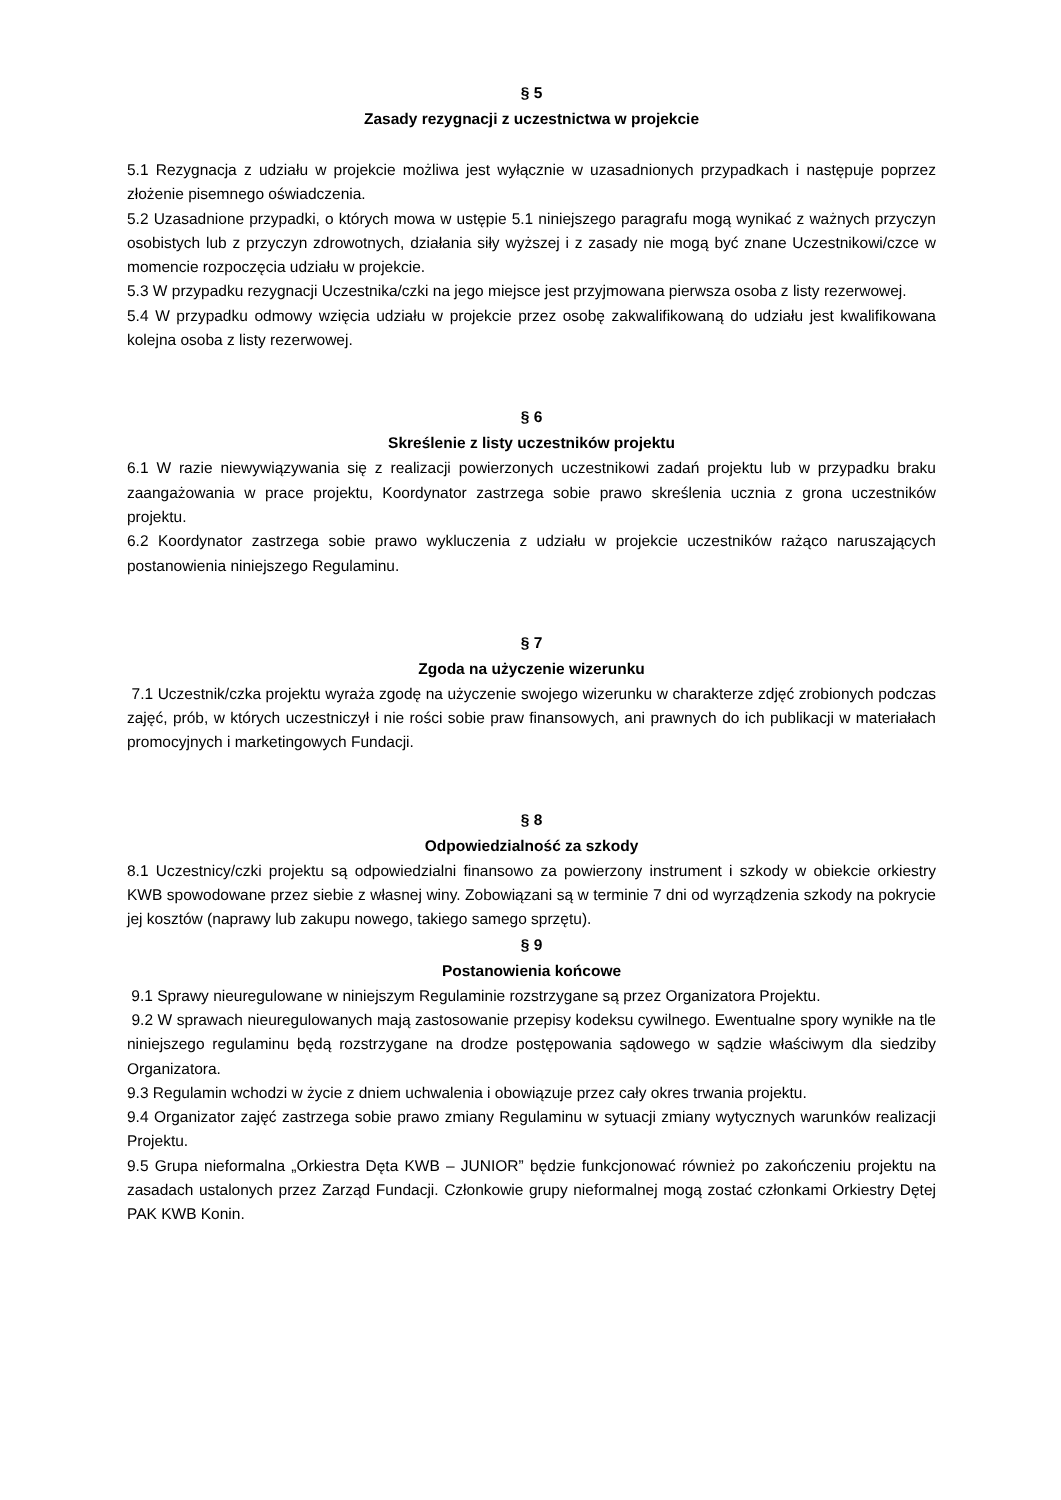§ 5
Zasady rezygnacji z uczestnictwa w projekcie
5.1 Rezygnacja z udziału w projekcie możliwa jest wyłącznie w uzasadnionych przypadkach i następuje poprzez złożenie pisemnego oświadczenia.
5.2 Uzasadnione przypadki, o których mowa w ustępie 5.1 niniejszego paragrafu mogą wynikać z ważnych przyczyn osobistych lub z przyczyn zdrowotnych, działania siły wyższej i z zasady nie mogą być znane Uczestnikowi/czce w momencie rozpoczęcia udziału w projekcie.
5.3 W przypadku rezygnacji Uczestnika/czki na jego miejsce jest przyjmowana pierwsza osoba z listy rezerwowej.
5.4 W przypadku odmowy wzięcia udziału w projekcie przez osobę zakwalifikowaną do udziału jest kwalifikowana kolejna osoba z listy rezerwowej.
§ 6
Skreślenie z listy uczestników projektu
6.1 W razie niewywiązywania się z realizacji powierzonych uczestnikowi zadań projektu lub w przypadku braku zaangażowania w prace projektu, Koordynator zastrzega sobie prawo skreślenia ucznia z grona uczestników projektu.
6.2 Koordynator zastrzega sobie prawo wykluczenia z udziału w projekcie uczestników rażąco naruszających postanowienia niniejszego Regulaminu.
§ 7
Zgoda na użyczenie wizerunku
7.1 Uczestnik/czka projektu wyraża zgodę na użyczenie swojego wizerunku w charakterze zdjęć zrobionych podczas zajęć, prób, w których uczestniczył i nie rości sobie praw finansowych, ani prawnych do ich publikacji w materiałach promocyjnych i marketingowych Fundacji.
§ 8
Odpowiedzialność za szkody
8.1 Uczestnicy/czki projektu są odpowiedzialni finansowo za powierzony instrument i szkody w obiekcie orkiestry KWB spowodowane przez siebie z własnej winy. Zobowiązani są w terminie 7 dni od wyrządzenia szkody na pokrycie jej kosztów (naprawy lub zakupu nowego, takiego samego sprzętu).
§ 9
Postanowienia końcowe
9.1 Sprawy nieuregulowane w niniejszym Regulaminie rozstrzygane są przez Organizatora Projektu.
9.2 W sprawach nieuregulowanych mają zastosowanie przepisy kodeksu cywilnego. Ewentualne spory wynikłe na tle niniejszego regulaminu będą rozstrzygane na drodze postępowania sądowego w sądzie właściwym dla siedziby Organizatora.
9.3 Regulamin wchodzi w życie z dniem uchwalenia i obowiązuje przez cały okres trwania projektu.
9.4 Organizator zajęć zastrzega sobie prawo zmiany Regulaminu w sytuacji zmiany wytycznych warunków realizacji Projektu.
9.5 Grupa nieformalna „Orkiestra Dęta KWB – JUNIOR” będzie funkcjonować również po zakończeniu projektu na zasadach ustalonych przez Zarząd Fundacji. Członkowie grupy nieformalnej mogą zostać członkami Orkiestry Dętej PAK KWB Konin.